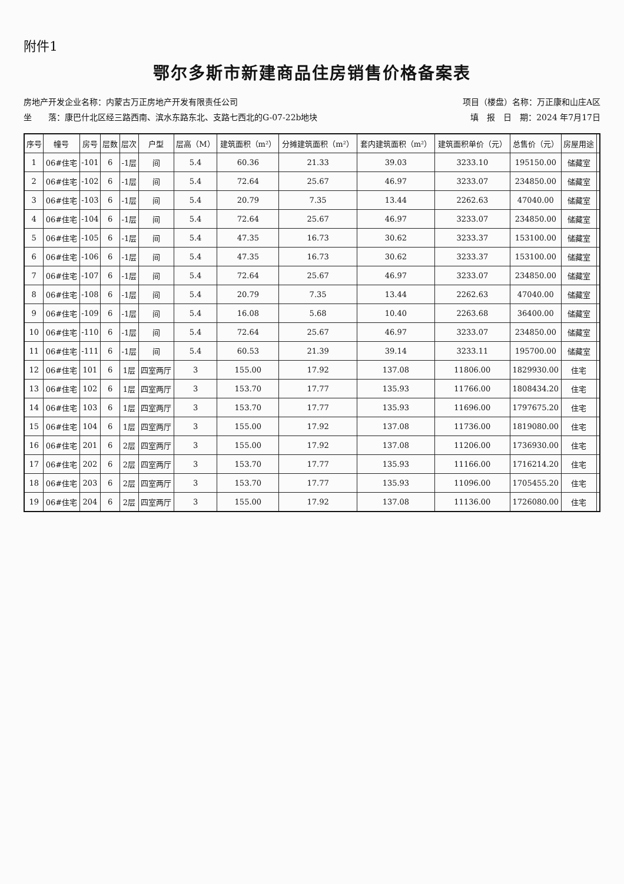附件1
鄂尔多斯市新建商品住房销售价格备案表
房地产开发企业名称：内蒙古万正房地产开发有限责任公司 项目（楼盘）名称：万正康和山庄A区
坐　　落：康巴什北区经三路西南、滨水东路东北、支路七西北的G-07-22b地块 填　报　日　期：2024 年7月17日
| 序号 | 幢号 | 房号 | 层数 | 层次 | 户型 | 层高（M） | 建筑面积（m²） | 分摊建筑面积（m²） | 套内建筑面积（m²） | 建筑面积单价（元） | 总售价（元） | 房屋用途 | |
| --- | --- | --- | --- | --- | --- | --- | --- | --- | --- | --- | --- | --- | --- |
| 1 | 06#住宅 | -101 | 6 | -1层 | 间 | 5.4 | 60.36 | 21.33 | 39.03 | 3233.10 | 195150.00 | 储藏室 | |
| 2 | 06#住宅 | -102 | 6 | -1层 | 间 | 5.4 | 72.64 | 25.67 | 46.97 | 3233.07 | 234850.00 | 储藏室 | |
| 3 | 06#住宅 | -103 | 6 | -1层 | 间 | 5.4 | 20.79 | 7.35 | 13.44 | 2262.63 | 47040.00 | 储藏室 | |
| 4 | 06#住宅 | -104 | 6 | -1层 | 间 | 5.4 | 72.64 | 25.67 | 46.97 | 3233.07 | 234850.00 | 储藏室 | |
| 5 | 06#住宅 | -105 | 6 | -1层 | 间 | 5.4 | 47.35 | 16.73 | 30.62 | 3233.37 | 153100.00 | 储藏室 | |
| 6 | 06#住宅 | -106 | 6 | -1层 | 间 | 5.4 | 47.35 | 16.73 | 30.62 | 3233.37 | 153100.00 | 储藏室 | |
| 7 | 06#住宅 | -107 | 6 | -1层 | 间 | 5.4 | 72.64 | 25.67 | 46.97 | 3233.07 | 234850.00 | 储藏室 | |
| 8 | 06#住宅 | -108 | 6 | -1层 | 间 | 5.4 | 20.79 | 7.35 | 13.44 | 2262.63 | 47040.00 | 储藏室 | |
| 9 | 06#住宅 | -109 | 6 | -1层 | 间 | 5.4 | 16.08 | 5.68 | 10.40 | 2263.68 | 36400.00 | 储藏室 | |
| 10 | 06#住宅 | -110 | 6 | -1层 | 间 | 5.4 | 72.64 | 25.67 | 46.97 | 3233.07 | 234850.00 | 储藏室 | |
| 11 | 06#住宅 | -111 | 6 | -1层 | 间 | 5.4 | 60.53 | 21.39 | 39.14 | 3233.11 | 195700.00 | 储藏室 | |
| 12 | 06#住宅 | 101 | 6 | 1层 | 四室两厅 | 3 | 155.00 | 17.92 | 137.08 | 11806.00 | 1829930.00 | 住宅 | |
| 13 | 06#住宅 | 102 | 6 | 1层 | 四室两厅 | 3 | 153.70 | 17.77 | 135.93 | 11766.00 | 1808434.20 | 住宅 | |
| 14 | 06#住宅 | 103 | 6 | 1层 | 四室两厅 | 3 | 153.70 | 17.77 | 135.93 | 11696.00 | 1797675.20 | 住宅 | |
| 15 | 06#住宅 | 104 | 6 | 1层 | 四室两厅 | 3 | 155.00 | 17.92 | 137.08 | 11736.00 | 1819080.00 | 住宅 | |
| 16 | 06#住宅 | 201 | 6 | 2层 | 四室两厅 | 3 | 155.00 | 17.92 | 137.08 | 11206.00 | 1736930.00 | 住宅 | |
| 17 | 06#住宅 | 202 | 6 | 2层 | 四室两厅 | 3 | 153.70 | 17.77 | 135.93 | 11166.00 | 1716214.20 | 住宅 | |
| 18 | 06#住宅 | 203 | 6 | 2层 | 四室两厅 | 3 | 153.70 | 17.77 | 135.93 | 11096.00 | 1705455.20 | 住宅 | |
| 19 | 06#住宅 | 204 | 6 | 2层 | 四室两厅 | 3 | 155.00 | 17.92 | 137.08 | 11136.00 | 1726080.00 | 住宅 | |